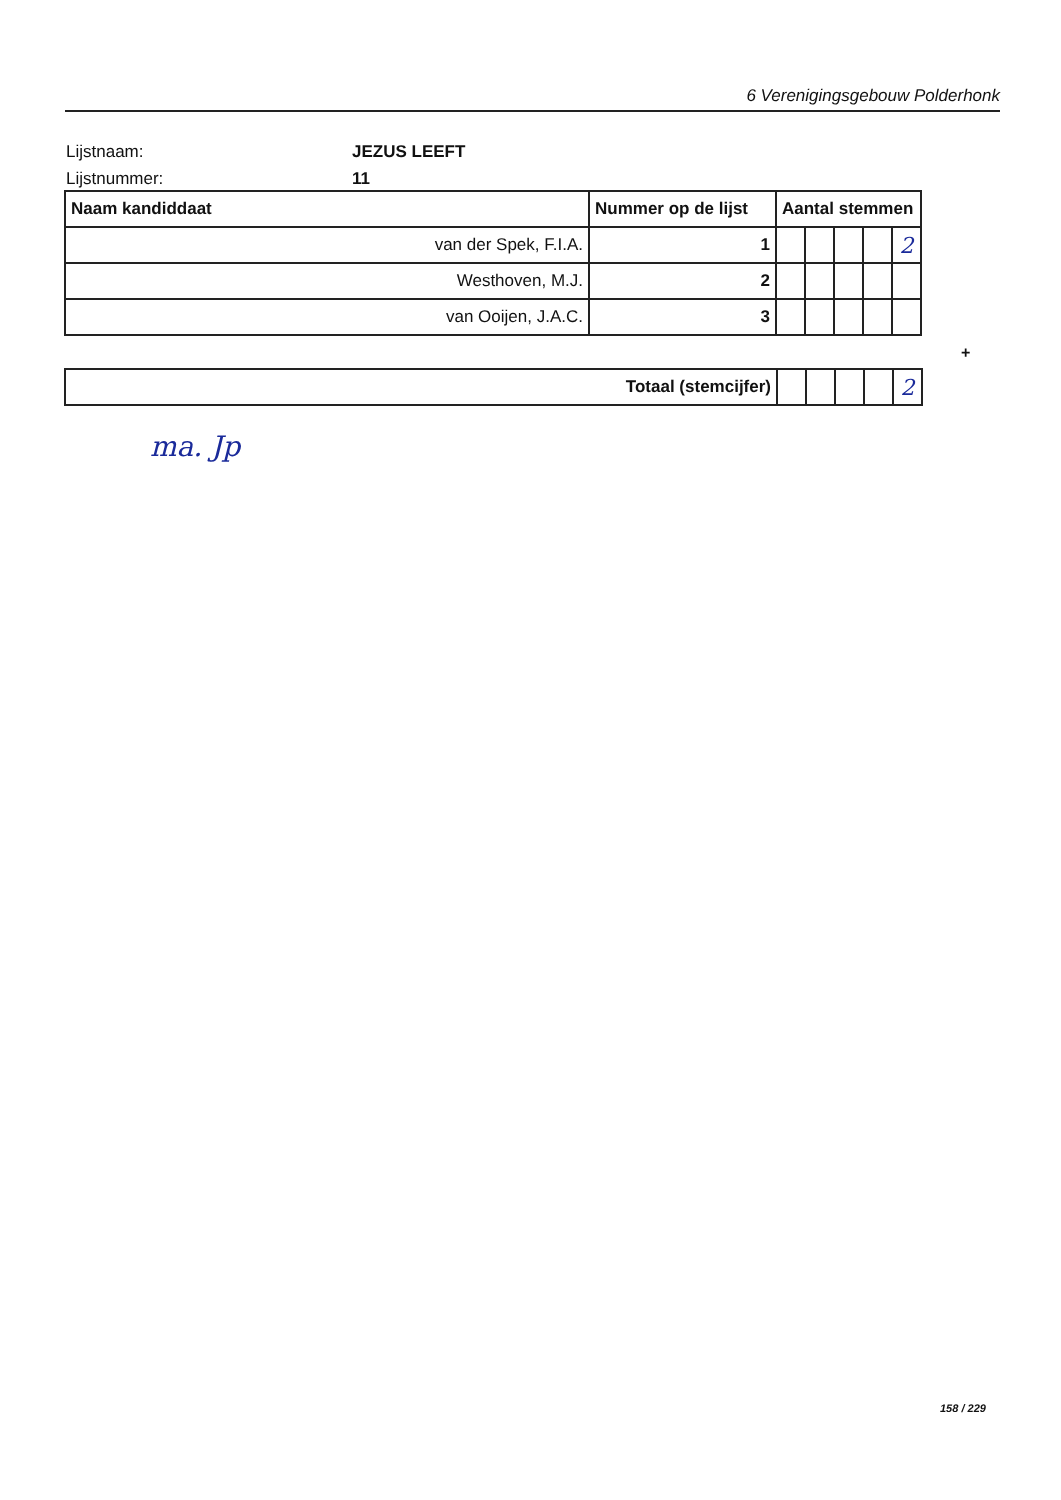6 Verenigingsgebouw Polderhonk
Lijstnaam: JEZUS LEEFT
Lijstnummer: 11
| Naam kandiddaat | Nummer op de lijst | Aantal stemmen | | | | |
| --- | --- | --- | --- | --- | --- | --- |
| van der Spek, F.I.A. | 1 | | | | | 2 |
| Westhoven, M.J. | 2 | | | | | |
| van Ooijen, J.A.C. | 3 | | | | | |
+
| Totaal (stemcijfer) | | | | | 2 |
ma. Jp
158 / 229